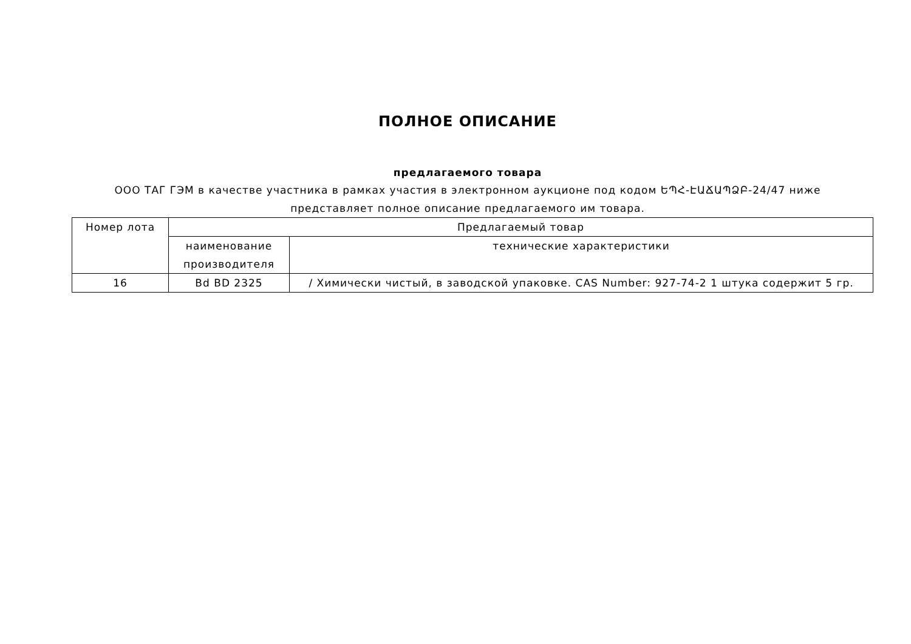ПОЛНОЕ ОПИСАНИЕ
предлагаемого товара
ООО ТАГ ГЭМ в качестве участника в рамках участия в электронном аукционе под кодом ԵՊՀ-ԷԱՃԱՊՁԲ-24/47 ниже представляет полное описание предлагаемого им товара.
| Номер лота | Предлагаемый товар | |
| --- | --- | --- |
| | наименование производителя | технические характеристики |
| 16 | Bd BD 2325 | / Химически чистый, в заводской упаковке. CAS Number: 927-74-2 1 штука содержит 5 гр. |